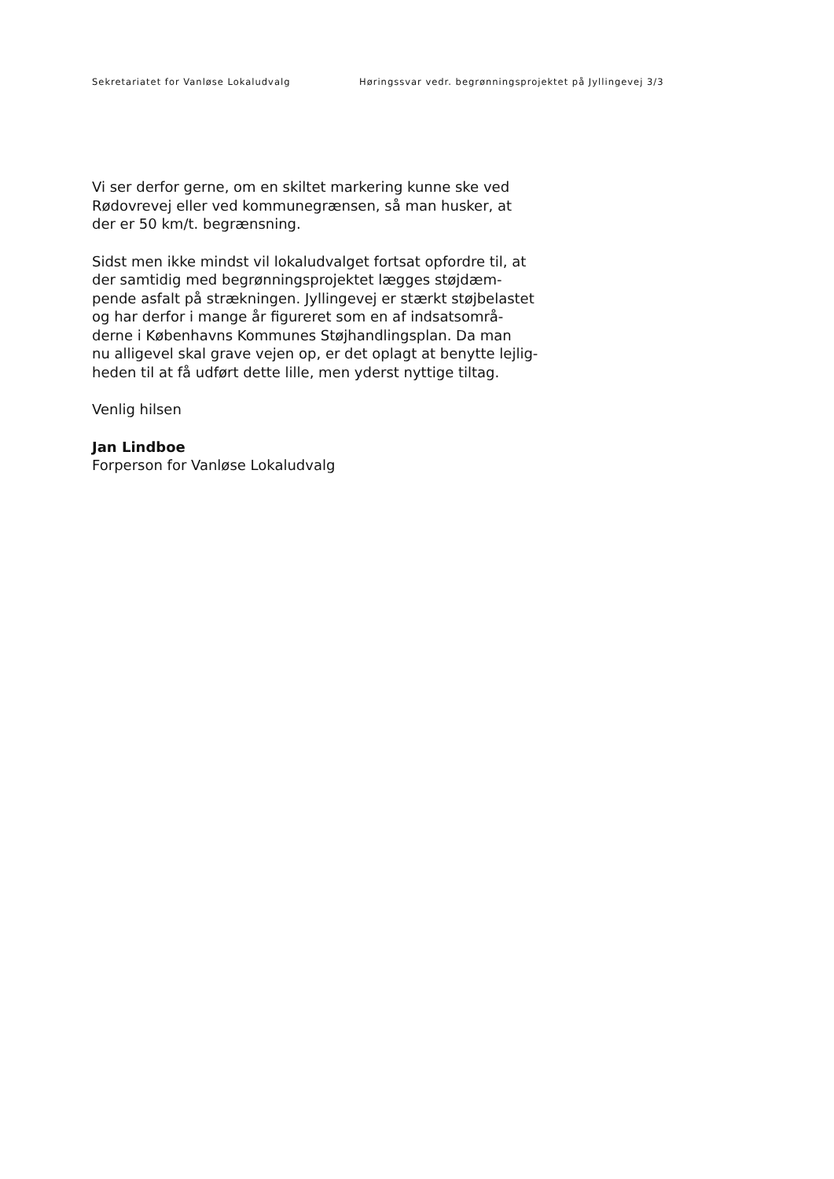Sekretariatet for Vanløse Lokaludvalg Høringssvar vedr. begrønningsprojektet på Jyllingevej 3/3
Vi ser derfor gerne, om en skiltet markering kunne ske ved
Rødovrevej eller ved kommunegrænsen, så man husker, at
der er 50 km/t. begrænsning.
Sidst men ikke mindst vil lokaludvalget fortsat opfordre til, at
der samtidig med begrønningsprojektet lægges støjdæm-
pende asfalt på strækningen. Jyllingevej er stærkt støjbelastet
og har derfor i mange år figureret som en af indsatsområ-
derne i Københavns Kommunes Støjhandlingsplan. Da man
nu alligevel skal grave vejen op, er det oplagt at benytte lejlig-
heden til at få udført dette lille, men yderst nyttige tiltag.
Venlig hilsen
Jan Lindboe
Forperson for Vanløse Lokaludvalg